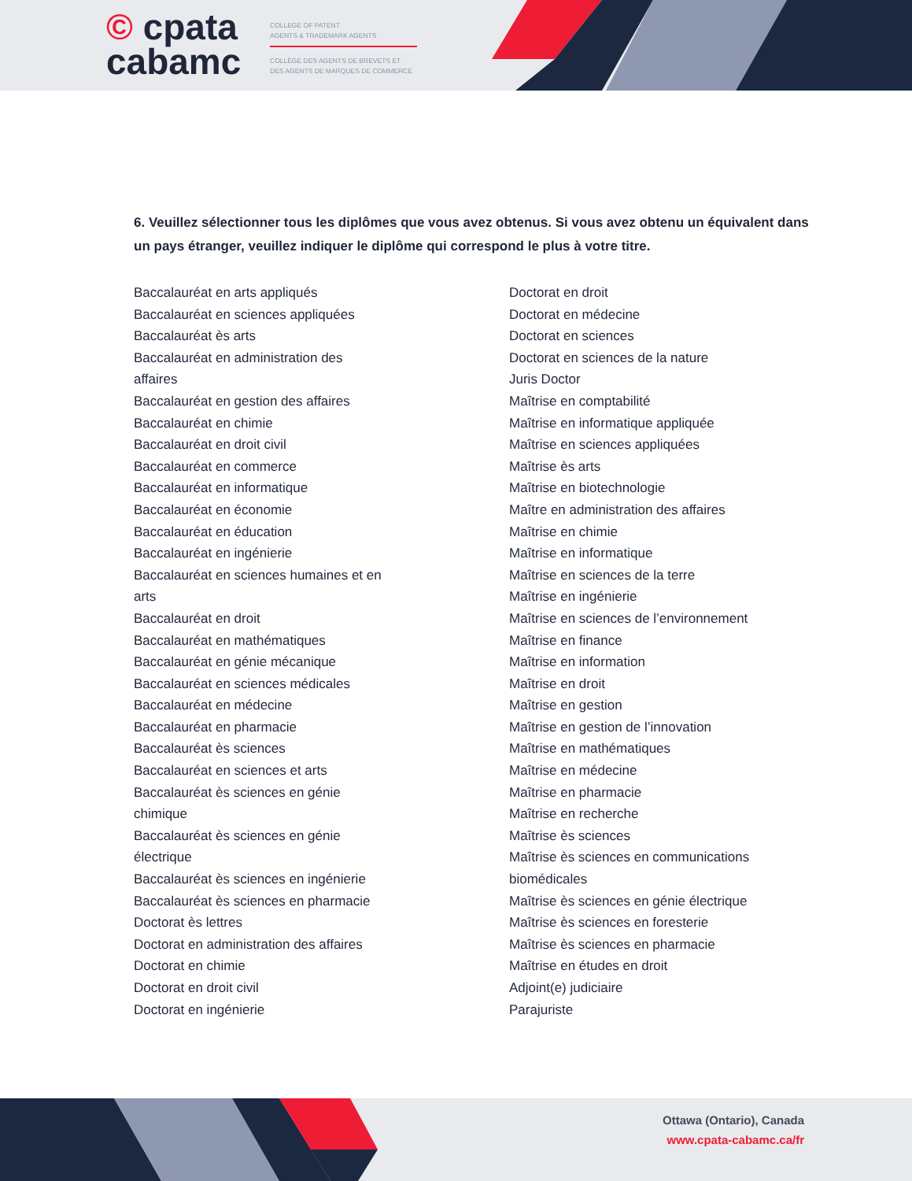© cpata
cabamc
COLLEGE OF PATENT
AGENTS & TRADEMARK AGENTS
COLLÈGE DES AGENTS DE BREVETS ET
DES AGENTS DE MARQUES DE COMMERCE
6. Veuillez sélectionner tous les diplômes que vous avez obtenus. Si vous avez obtenu un équivalent dans un pays étranger, veuillez indiquer le diplôme qui correspond le plus à votre titre.
Baccalauréat en arts appliqués
Baccalauréat en sciences appliquées
Baccalauréat ès arts
Baccalauréat en administration des
affaires
Baccalauréat en gestion des affaires
Baccalauréat en chimie
Baccalauréat en droit civil
Baccalauréat en commerce
Baccalauréat en informatique
Baccalauréat en économie
Baccalauréat en éducation
Baccalauréat en ingénierie
Baccalauréat en sciences humaines et en
arts
Baccalauréat en droit
Baccalauréat en mathématiques
Baccalauréat en génie mécanique
Baccalauréat en sciences médicales
Baccalauréat en médecine
Baccalauréat en pharmacie
Baccalauréat ès sciences
Baccalauréat en sciences et arts
Baccalauréat ès sciences en génie
chimique
Baccalauréat ès sciences en génie
électrique
Baccalauréat ès sciences en ingénierie
Baccalauréat ès sciences en pharmacie
Doctorat ès lettres
Doctorat en administration des affaires
Doctorat en chimie
Doctorat en droit civil
Doctorat en ingénierie
Doctorat en droit
Doctorat en médecine
Doctorat en sciences
Doctorat en sciences de la nature
Juris Doctor
Maîtrise en comptabilité
Maîtrise en informatique appliquée
Maîtrise en sciences appliquées
Maîtrise ès arts
Maîtrise en biotechnologie
Maître en administration des affaires
Maîtrise en chimie
Maîtrise en informatique
Maîtrise en sciences de la terre
Maîtrise en ingénierie
Maîtrise en sciences de l’environnement
Maîtrise en finance
Maîtrise en information
Maîtrise en droit
Maîtrise en gestion
Maîtrise en gestion de l’innovation
Maîtrise en mathématiques
Maîtrise en médecine
Maîtrise en pharmacie
Maîtrise en recherche
Maîtrise ès sciences
Maîtrise ès sciences en communications
biomédicales
Maîtrise ès sciences en génie électrique
Maîtrise ès sciences en foresterie
Maîtrise ès sciences en pharmacie
Maîtrise en études en droit
Adjoint(e) judiciaire
Parajuriste
Ottawa (Ontario), Canada
www.cpata-cabamc.ca/fr